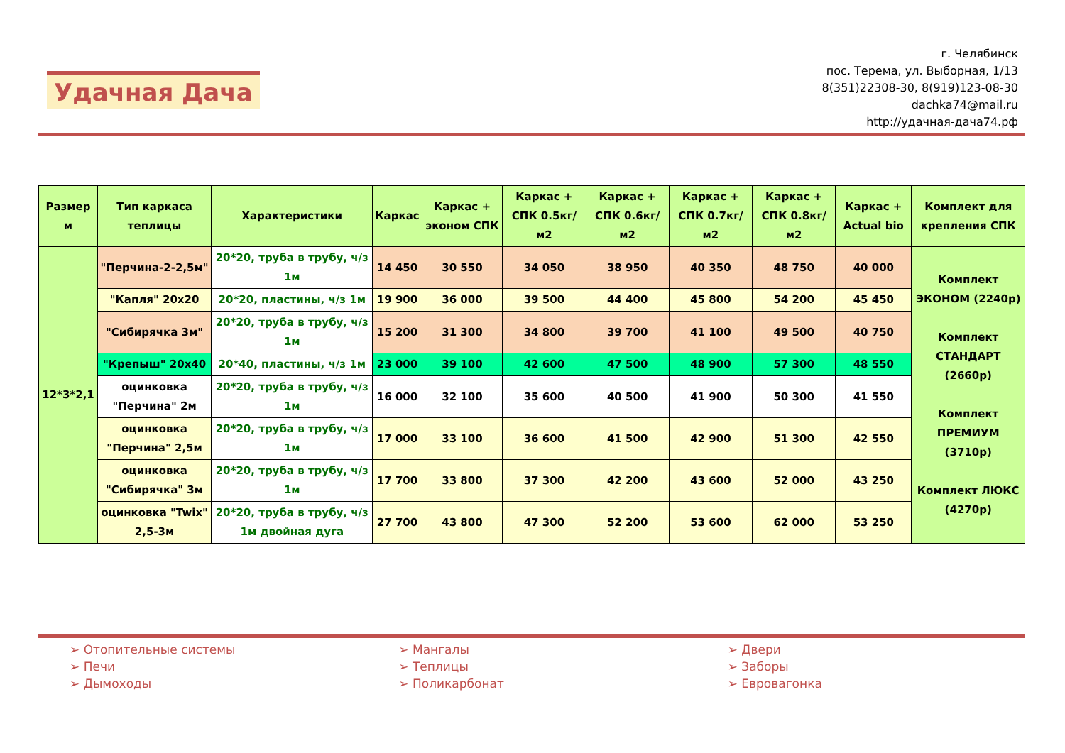Удачная Дача
г. Челябинск
пос. Терема, ул. Выборная, 1/13
8(351)22308-30, 8(919)123-08-30
dachka74@mail.ru
http://удачная-дача74.рф
| Размер м | Тип каркаса теплицы | Характеристики | Каркас | Каркас + эконом СПК | Каркас + СПК 0.5кг/м2 | Каркас + СПК 0.6кг/м2 | Каркас + СПК 0.7кг/м2 | Каркас + СПК 0.8кг/м2 | Каркас + Actual bio | Комплект для крепления СПК |
| --- | --- | --- | --- | --- | --- | --- | --- | --- | --- | --- |
| 12*3*2,1 | "Перчина-2-2,5м" | 20*20, труба в трубу, ч/з 1м | 14 450 | 30 550 | 34 050 | 38 950 | 40 350 | 48 750 | 40 000 | Комплект ЭКОНОМ (2240р) Комплект СТАНДАРТ (2660р) Комплект ПРЕМИУМ (3710р) Комплект ЛЮКС (4270р) |
| | "Капля" 20х20 | 20*20, пластины, ч/з 1м | 19 900 | 36 000 | 39 500 | 44 400 | 45 800 | 54 200 | 45 450 | |
| | "Сибирячка 3м" | 20*20, труба в трубу, ч/з 1м | 15 200 | 31 300 | 34 800 | 39 700 | 41 100 | 49 500 | 40 750 | |
| | "Крепыш" 20х40 | 20*40, пластины, ч/з 1м | 23 000 | 39 100 | 42 600 | 47 500 | 48 900 | 57 300 | 48 550 | |
| | оцинковка "Перчина" 2м | 20*20, труба в трубу, ч/з 1м | 16 000 | 32 100 | 35 600 | 40 500 | 41 900 | 50 300 | 41 550 | |
| | оцинковка "Перчина" 2,5м | 20*20, труба в трубу, ч/з 1м | 17 000 | 33 100 | 36 600 | 41 500 | 42 900 | 51 300 | 42 550 | |
| | оцинковка "Сибирячка" 3м | 20*20, труба в трубу, ч/з 1м | 17 700 | 33 800 | 37 300 | 42 200 | 43 600 | 52 000 | 43 250 | |
| | оцинковка "Twix" 2,5-3м | 20*20, труба в трубу, ч/з 1м двойная дуга | 27 700 | 43 800 | 47 300 | 52 200 | 53 600 | 62 000 | 53 250 | |
➢ Отопительные системы
➢ Печи
➢ Дымоходы
➢ Мангалы
➢ Теплицы
➢ Поликарбонат
➢ Двери
➢ Заборы
➢ Евровагонка